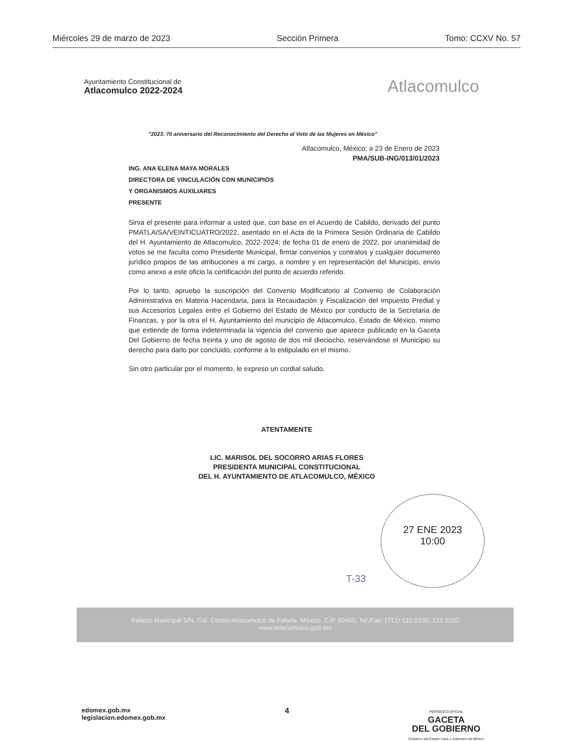Miércoles 29 de marzo de 2023 Sección Primera Tomo: CCXV No. 57
Ayuntamiento Constitucional de
Atlacomulco 2022-2024
Atlacomulco
"2023. 70 aniversario del Reconocimiento del Derecho al Voto de las Mujeres en México"
Atlacomulco, México; a 23 de Enero de 2023
PMA/SUB-ING/013/01/2023
ING. ANA ELENA MAYA MORALES
DIRECTORA DE VINCULACIÓN CON MUNICIPIOS
Y ORGANISMOS AUXILIARES
PRESENTE
Sirva el presente para informar a usted que, con base en el Acuerdo de Cabildo, derivado del punto PMATLA/SA/VEINTICUATRO/2022, asentado en el Acta de la Primera Sesión Ordinaria de Cabildo del H. Ayuntamiento de Atlacomulco, 2022-2024; de fecha 01 de enero de 2022, por unanimidad de votos se me faculta como Presidente Municipal, firmar convenios y contratos y cualquier documento jurídico propios de las atribuciones a mi cargo, a nombre y en representación del Municipio, envío como anexo a este oficio la certificación del punto de acuerdo referido.
Por lo tanto, apruebo la suscripción del Convenio Modificatorio al Convenio de Colaboración Administrativa en Materia Hacendaria, para la Recaudación y Fiscalización del Impuesto Predial y sus Accesorios Legales entre el Gobierno del Estado de México por conducto de la Secretaria de Finanzas, y por la otra el H. Ayuntamiento del municipio de Atlacomulco, Estado de México, mismo que extiende de forma indeterminada la vigencia del convenio que aparece publicado en la Gaceta Del Gobierno de fecha treinta y uno de agosto de dos mil dieciocho, reservándose el Municipio su derecho para darlo por concluido, conforme a lo estipulado en el mismo.
Sin otro particular por el momento, le expreso un cordial saludo.
ATENTAMENTE
LIC. MARISOL DEL SOCORRO ARIAS FLORES
PRESIDENTA MUNICIPAL CONSTITUCIONAL
DEL H. AYUNTAMIENTO DE ATLACOMULCO, MÉXICO
27 ENE 2023
10:00
T-33
Palacio Municipal S/N, Col. Centro Atlacomulco de Fabela, México, C.P. 50450, Tel./Fax: (712) 122 0333, 122 0200
www.atlacomulco.gob.mx
edomex.gob.mx
legislacion.edomex.gob.mx
4
PERIÓDICO OFICIAL
GACETA
DEL GOBIERNO
Gobierno del Estado Libre y Soberano de México